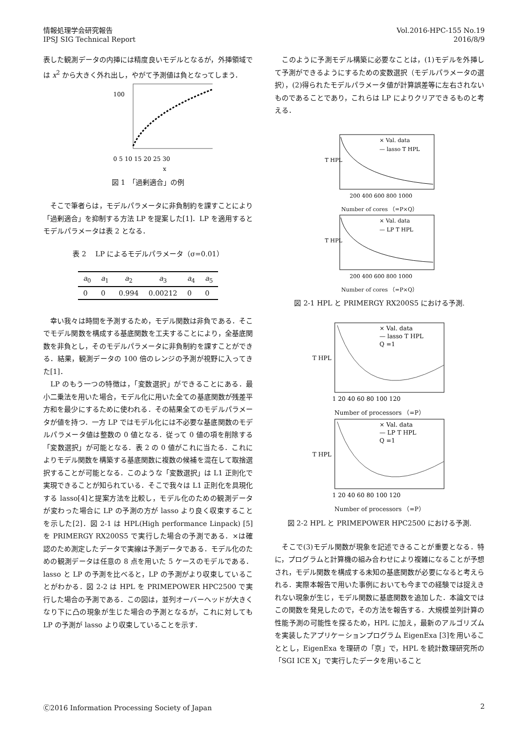情報処理学会研究報告
IPSJ SIG Technical Report
Vol.2016-HPC-155 No.19
2016/8/9
表した観測データの内挿には精度良いモデルとなるが，外挿領域では x<sup>2</sup> から大きく外れ出し，やがて予測値は負となってしまう．
100
0 5 10 15 20 25 30
x
図 1　「過剰適合」の例
　そこで筆者らは，モデルパラメータに非負制約を課すことにより「過剰適合」を抑制する方法 LP を提案した[1]．LP を適用するとモデルパラメータは表 2 となる．
表 2　 LP によるモデルパラメータ（σ=0.01）
| a<sub>0</sub> | a<sub>1</sub> | a<sub>2</sub> | a<sub>3</sub> | a<sub>4</sub> | a<sub>5</sub> |
| --- | --- | --- | --- | --- | --- |
| 0 | 0 | 0.994 | 0.00212 | 0 | 0 |
　幸い我々は時間を予測するため，モデル関数は非負である．そこでモデル関数を構成する基底関数を工夫することにより，全基底関数を非負とし，そのモデルパラメータに非負制約を課すことができる．結果，観測データの 100 倍のレンジの予測が視野に入ってきた[1]．
　LP のもう一つの特徴は，「変数選択」ができることにある．最小二乗法を用いた場合，モデル化に用いた全ての基底関数が残差平方和を最少にするために使われる．その結果全てのモデルパラメータが値を持つ．一方 LP ではモデル化には不必要な基底関数のモデルパラメータ値は整数の 0 値となる．従って 0 値の項を削除する「変数選択」が可能となる．表 2 の 0 値がこれに当たる．これによりモデル関数を構築する基底関数に複数の候補を混在して取捨選択することが可能となる．このような「変数選択」は L1 正則化で実現できることが知られている．そこで我々は L1 正則化を具現化する lasso[4]と提案方法を比較し，モデル化のための観測データが変わった場合に LP の予測の方が lasso より良く収束することを示した[2]．図 2-1 は HPL(High performance Linpack) [5]を PRIMERGY RX200S5 で実行した場合の予測である．×は確認のため測定したデータで実線は予測データである．モデル化のための観測データは任意の 8 点を用いた 5 ケースのモデルである．lasso と LP の予測を比べると，LP の予測がより収束していることがわかる．図 2-2 は HPL を PRIMEPOWER HPC2500 で実行した場合の予測である．この図は，並列オーバーヘッドが大きくなり下に凸の現象が生じた場合の予測となるが，これに対しても LP の予測が lasso より収束していることを示す．
　このように予測モデル構築に必要なことは，(1)モデルを外挿して予測ができるようにするための変数選択（モデルパラメータの選択），(2)得られたモデルパラメータ値が計算誤差等に左右されないものであることであり，これらは LP によりクリアできるものと考える．
T HPL
× Val. data
— lasso T HPL
200 400 600 800 1000
Number of cores （=P×Q）
T HPL
× Val. data
— LP T HPL
200 400 600 800 1000
Number of cores （=P×Q）
図 2-1 HPL と PRIMERGY RX200S5 における予測.
T HPL
× Val. data
— lasso T HPL
Q =1
1 20 40 60 80 100 120
Number of processors （=P）
T HPL
× Val. data
— LP T HPL
Q =1
1 20 40 60 80 100 120
Number of processors （=P）
図 2-2 HPL と PRIMEPOWER HPC2500 における予測.
　そこで(3)モデル関数が現象を記述できることが重要となる．特に，プログラムと計算機の組み合わせにより複雑になることが予想され，モデル関数を構成する未知の基底関数が必要になると考えられる．実際本報告で用いた事例においても今までの経験では捉えきれない現象が生じ，モデル関数に基底関数を追加した．本論文ではこの関数を発見したので，その方法を報告する．大規模並列計算の性能予測の可能性を探るため，HPL に加え，最新のアルゴリズムを実装したアプリケーションプログラム EigenExa [3]を用いることとし，EigenExa を理研の「京」で，HPL を統計数理研究所の「SGI ICE X」で実行したデータを用いること
Ⓒ2016 Information Processing Society of Japan
2